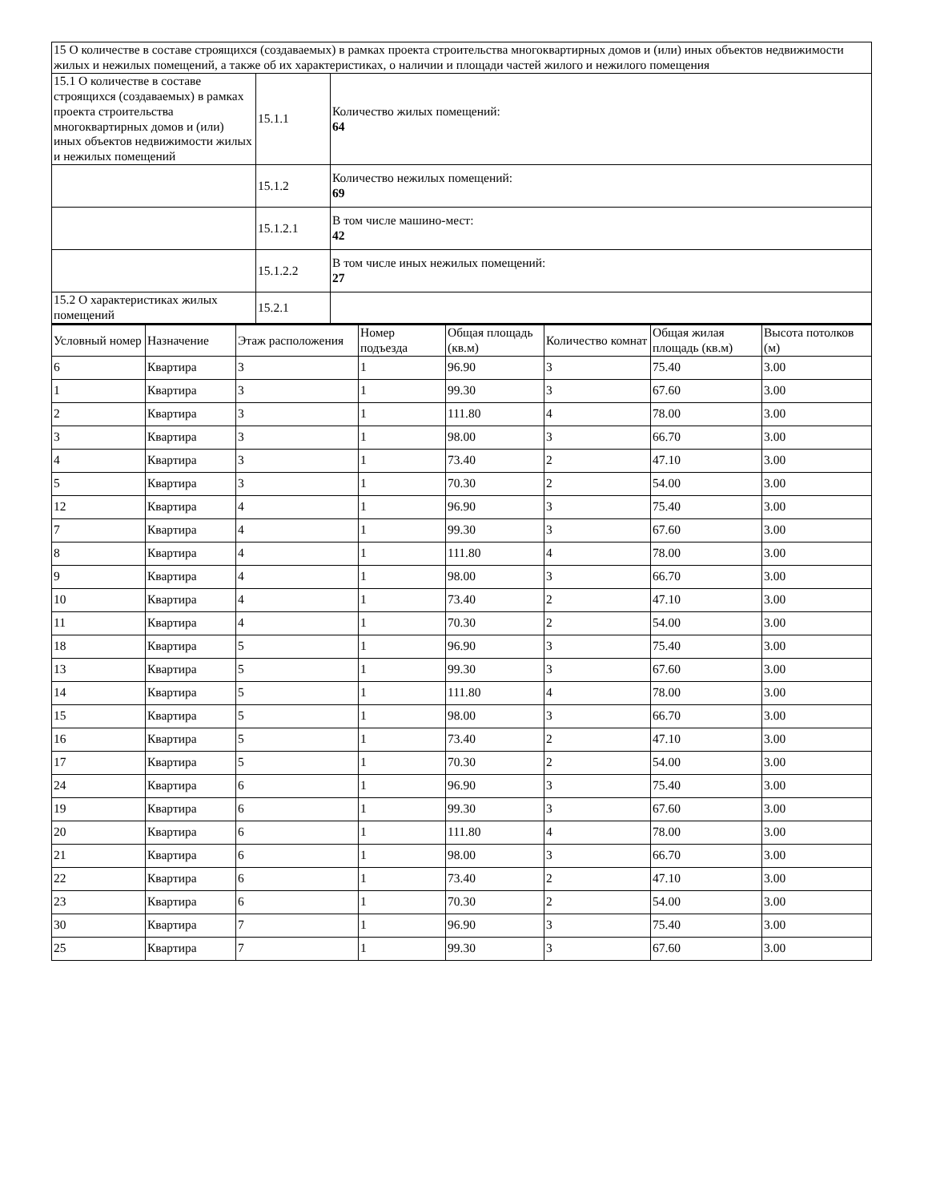| 15 О количестве в составе строящихся (создаваемых) в рамках проекта строительства многоквартирных домов и (или) иных объектов недвижимости жилых и нежилых помещений, а также об их характеристиках, о наличии и площади частей жилого и нежилого помещения | | |
| 15.1 О количестве в составе строящихся (создаваемых) в рамках проекта строительства многоквартирных домов и (или) иных объектов недвижимости жилых и нежилых помещений | 15.1.1 | Количество жилых помещений: 64 |
| | 15.1.2 | Количество нежилых помещений: 69 |
| | 15.1.2.1 | В том числе машино-мест: 42 |
| | 15.1.2.2 | В том числе иных нежилых помещений: 27 |
| 15.2 О характеристиках жилых помещений | 15.2.1 | |
| Условный номер | Назначение | Этаж расположения | Номер подъезда | Общая площадь (кв.м) | Количество комнат | Общая жилая площадь (кв.м) | Высота потолков (м) |
| --- | --- | --- | --- | --- | --- | --- | --- |
| 6 | Квартира | 3 | 1 | 96.90 | 3 | 75.40 | 3.00 |
| 1 | Квартира | 3 | 1 | 99.30 | 3 | 67.60 | 3.00 |
| 2 | Квартира | 3 | 1 | 111.80 | 4 | 78.00 | 3.00 |
| 3 | Квартира | 3 | 1 | 98.00 | 3 | 66.70 | 3.00 |
| 4 | Квартира | 3 | 1 | 73.40 | 2 | 47.10 | 3.00 |
| 5 | Квартира | 3 | 1 | 70.30 | 2 | 54.00 | 3.00 |
| 12 | Квартира | 4 | 1 | 96.90 | 3 | 75.40 | 3.00 |
| 7 | Квартира | 4 | 1 | 99.30 | 3 | 67.60 | 3.00 |
| 8 | Квартира | 4 | 1 | 111.80 | 4 | 78.00 | 3.00 |
| 9 | Квартира | 4 | 1 | 98.00 | 3 | 66.70 | 3.00 |
| 10 | Квартира | 4 | 1 | 73.40 | 2 | 47.10 | 3.00 |
| 11 | Квартира | 4 | 1 | 70.30 | 2 | 54.00 | 3.00 |
| 18 | Квартира | 5 | 1 | 96.90 | 3 | 75.40 | 3.00 |
| 13 | Квартира | 5 | 1 | 99.30 | 3 | 67.60 | 3.00 |
| 14 | Квартира | 5 | 1 | 111.80 | 4 | 78.00 | 3.00 |
| 15 | Квартира | 5 | 1 | 98.00 | 3 | 66.70 | 3.00 |
| 16 | Квартира | 5 | 1 | 73.40 | 2 | 47.10 | 3.00 |
| 17 | Квартира | 5 | 1 | 70.30 | 2 | 54.00 | 3.00 |
| 24 | Квартира | 6 | 1 | 96.90 | 3 | 75.40 | 3.00 |
| 19 | Квартира | 6 | 1 | 99.30 | 3 | 67.60 | 3.00 |
| 20 | Квартира | 6 | 1 | 111.80 | 4 | 78.00 | 3.00 |
| 21 | Квартира | 6 | 1 | 98.00 | 3 | 66.70 | 3.00 |
| 22 | Квартира | 6 | 1 | 73.40 | 2 | 47.10 | 3.00 |
| 23 | Квартира | 6 | 1 | 70.30 | 2 | 54.00 | 3.00 |
| 30 | Квартира | 7 | 1 | 96.90 | 3 | 75.40 | 3.00 |
| 25 | Квартира | 7 | 1 | 99.30 | 3 | 67.60 | 3.00 |